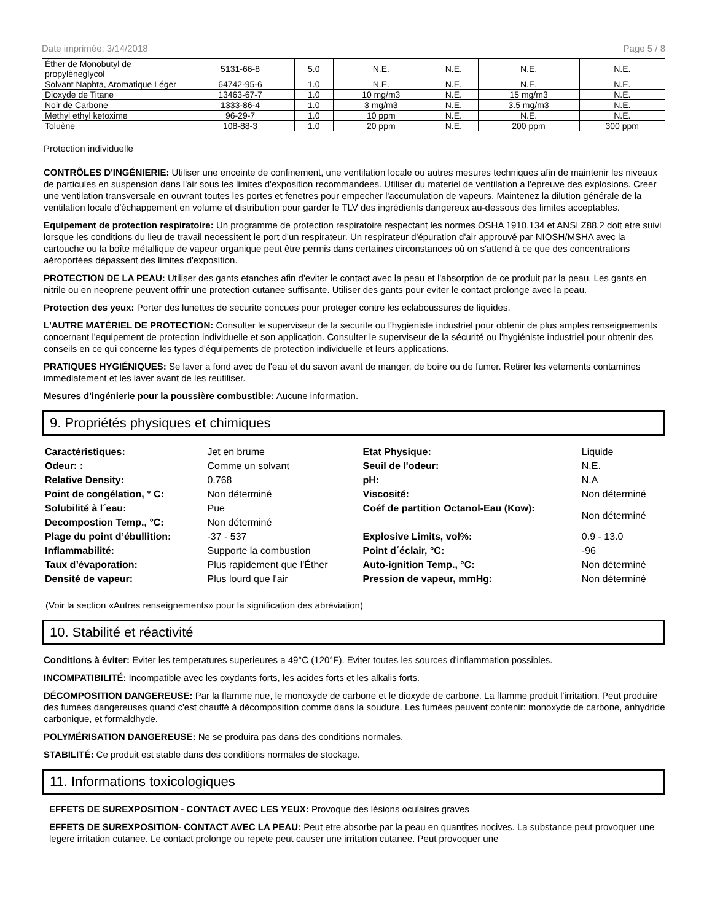Date imprimée: 3/14/2018 Page 5 / 8
| Éther de Monobutyl de propylèneglycol | 5131-66-8 | 5.0 | N.E. | N.E. | N.E. | N.E. |
| Solvant Naphta, Aromatique Léger | 64742-95-6 | 1.0 | N.E. | N.E. | N.E. | N.E. |
| Dioxyde de Titane | 13463-67-7 | 1.0 | 10 mg/m3 | N.E. | 15 mg/m3 | N.E. |
| Noir de Carbone | 1333-86-4 | 1.0 | 3 mg/m3 | N.E. | 3.5 mg/m3 | N.E. |
| Methyl ethyl ketoxime | 96-29-7 | 1.0 | 10 ppm | N.E. | N.E. | N.E. |
| Toluène | 108-88-3 | 1.0 | 20 ppm | N.E. | 200 ppm | 300 ppm |
Protection individuelle
CONTRÔLES D'INGÉNIERIE: Utiliser une enceinte de confinement, une ventilation locale ou autres mesures techniques afin de maintenir les niveaux de particules en suspension dans l'air sous les limites d'exposition recommandees. Utiliser du materiel de ventilation a l'epreuve des explosions. Creer une ventilation transversale en ouvrant toutes les portes et fenetres pour empecher l'accumulation de vapeurs. Maintenez la dilution générale de la ventilation locale d'échappement en volume et distribution pour garder le TLV des ingrédients dangereux au-dessous des limites acceptables.
Equipement de protection respiratoire: Un programme de protection respiratoire respectant les normes OSHA 1910.134 et ANSI Z88.2 doit etre suivi lorsque les conditions du lieu de travail necessitent le port d'un respirateur. Un respirateur d'épuration d'air approuvé par NIOSH/MSHA avec la cartouche ou la boîte métallique de vapeur organique peut être permis dans certaines circonstances où on s'attend à ce que des concentrations aéroportées dépassent des limites d'exposition.
PROTECTION DE LA PEAU: Utiliser des gants etanches afin d'eviter le contact avec la peau et l'absorption de ce produit par la peau. Les gants en nitrile ou en neoprene peuvent offrir une protection cutanee suffisante. Utiliser des gants pour eviter le contact prolonge avec la peau.
Protection des yeux: Porter des lunettes de securite concues pour proteger contre les eclaboussures de liquides.
L'AUTRE MATÉRIEL DE PROTECTION: Consulter le superviseur de la securite ou l'hygieniste industriel pour obtenir de plus amples renseignements concernant l'equipement de protection individuelle et son application. Consulter le superviseur de la sécurité ou l'hygiéniste industriel pour obtenir des conseils en ce qui concerne les types d'équipements de protection individuelle et leurs applications.
PRATIQUES HYGIÉNIQUES: Se laver a fond avec de l'eau et du savon avant de manger, de boire ou de fumer. Retirer les vetements contamines immediatement et les laver avant de les reutiliser.
Mesures d'ingénierie pour la poussière combustible: Aucune information.
9. Propriétés physiques et chimiques
| Caractéristiques: | Jet en brume | Etat Physique: | Liquide |
| Odeur: : | Comme un solvant | Seuil de l'odeur: | N.E. |
| Relative Density: | 0.768 | pH: | N.A |
| Point de congélation, ° C: | Non déterminé | Viscosité: | Non déterminé |
| Solubilité à l´eau: | Pue | Coéf de partition Octanol-Eau (Kow): | Non déterminé |
| Decompostion Temp., °C: | Non déterminé | | |
| Plage du point d’ébullition: | -37 - 537 | Explosive Limits, vol%: | 0.9 - 13.0 |
| Inflammabilité: | Supporte la combustion | Point d´éclair, °C: | -96 |
| Taux d’évaporation: | Plus rapidement que l'Éther | Auto-ignition Temp., °C: | Non déterminé |
| Densité de vapeur: | Plus lourd que l'air | Pression de vapeur, mmHg: | Non déterminé |
(Voir la section «Autres renseignements» pour la signification des abréviation)
10. Stabilité et réactivité
Conditions à éviter: Eviter les temperatures superieures a 49°C (120°F). Eviter toutes les sources d'inflammation possibles.
INCOMPATIBILITÉ: Incompatible avec les oxydants forts, les acides forts et les alkalis forts.
DÉCOMPOSITION DANGEREUSE: Par la flamme nue, le monoxyde de carbone et le dioxyde de carbone. La flamme produit l'irritation. Peut produire des fumées dangereuses quand c'est chauffé à décomposition comme dans la soudure. Les fumées peuvent contenir: monoxyde de carbone, anhydride carbonique, et formaldhyde.
POLYMÉRISATION DANGEREUSE: Ne se produira pas dans des conditions normales.
STABILITÉ: Ce produit est stable dans des conditions normales de stockage.
11. Informations toxicologiques
EFFETS DE SUREXPOSITION - CONTACT AVEC LES YEUX: Provoque des lésions oculaires graves
EFFETS DE SUREXPOSITION- CONTACT AVEC LA PEAU: Peut etre absorbe par la peau en quantites nocives. La substance peut provoquer une legere irritation cutanee. Le contact prolonge ou repete peut causer une irritation cutanee. Peut provoquer une